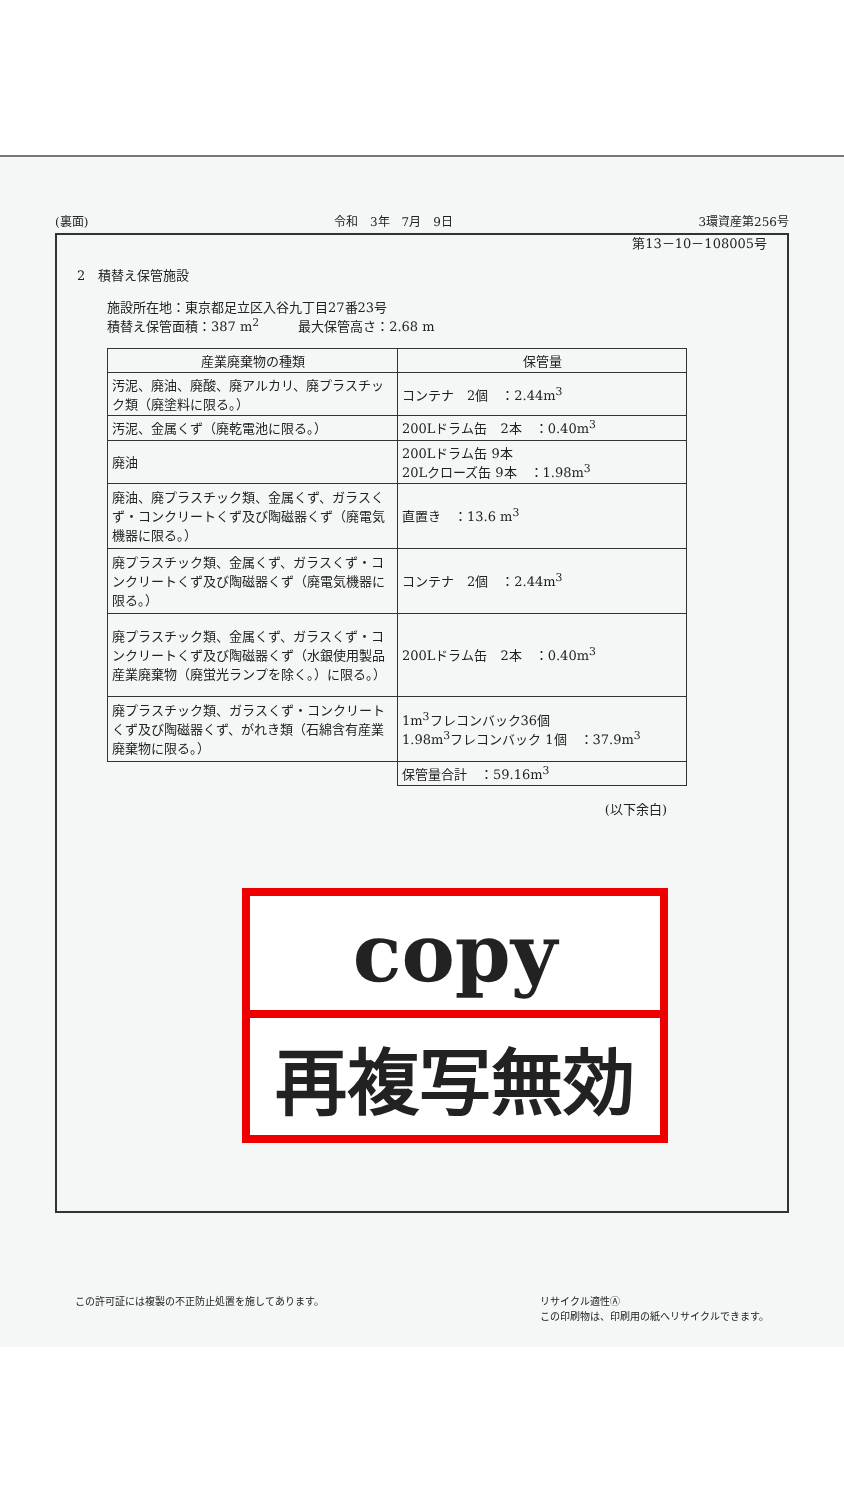(裏面) 令和　3年　7月　9日 3環資産第256号
第13－10－108005号
2　積替え保管施設
施設所在地：東京都足立区入谷九丁目27番23号
積替え保管面積：387 m<sup>2</sup>　　　最大保管高さ：2.68 m
| 産業廃棄物の種類 | 保管量 |
| --- | --- |
| 汚泥、廃油、廃酸、廃アルカリ、廃プラスチック類（廃塗料に限る。） | コンテナ 2個 ：2.44m<sup>3</sup> |
| 汚泥、金属くず（廃乾電池に限る。） | 200Lドラム缶 2本 ：0.40m<sup>3</sup> |
| 廃油 | 200Lドラム缶 9本 20Lクローズ缶 9本 ：1.98m<sup>3</sup> |
| 廃油、廃プラスチック類、金属くず、ガラスくず・コンクリートくず及び陶磁器くず（廃電気機器に限る。） | 直置き ：13.6 m<sup>3</sup> |
| 廃プラスチック類、金属くず、ガラスくず・コンクリートくず及び陶磁器くず（廃電気機器に限る。） | コンテナ 2個 ：2.44m<sup>3</sup> |
| 廃プラスチック類、金属くず、ガラスくず・コンクリートくず及び陶磁器くず（水銀使用製品産業廃棄物（廃蛍光ランプを除く。）に限る。） | 200Lドラム缶 2本 ：0.40m<sup>3</sup> |
| 廃プラスチック類、ガラスくず・コンクリートくず及び陶磁器くず、がれき類（石綿含有産業廃棄物に限る。） | 1m<sup>3</sup>フレコンバック36個 1.98m<sup>3</sup>フレコンバック 1個 ：37.9m<sup>3</sup> |
| | 保管量合計 ：59.16m<sup>3</sup> |
(以下余白)
copy
再複写無効
この許可証には複製の不正防止処置を施してあります。 リサイクル適性Ⓐ
この印刷物は、印刷用の紙へリサイクルできます。